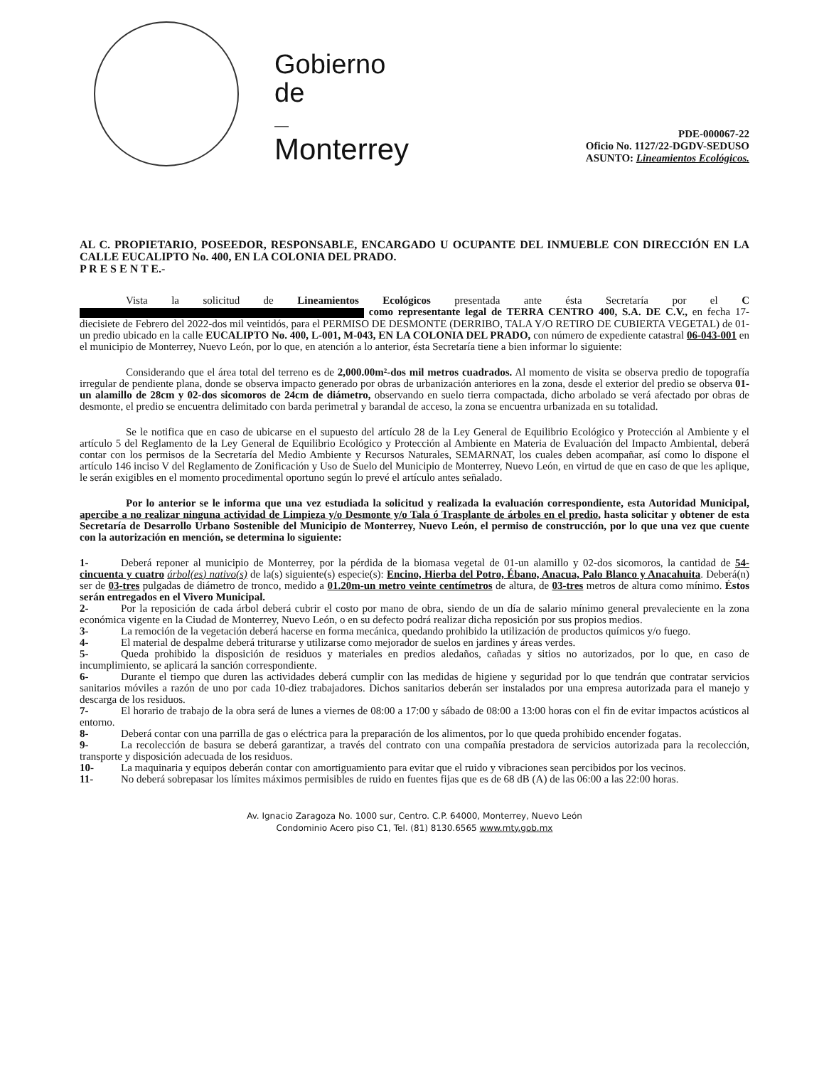Gobierno
de
—
Monterrey
PDE-000067-22
Oficio No. 1127/22-DGDV-SEDUSO
ASUNTO: Lineamientos Ecológicos.
AL C. PROPIETARIO, POSEEDOR, RESPONSABLE, ENCARGADO U OCUPANTE DEL INMUEBLE CON DIRECCIÓN EN LA CALLE EUCALIPTO No. 400, EN LA COLONIA DEL PRADO.
P R E S E N T E.-
Vista la solicitud de Lineamientos Ecológicos presentada ante ésta Secretaría por el C como representante legal de TERRA CENTRO 400, S.A. DE C.V., en fecha 17-diecisiete de Febrero del 2022-dos mil veintidós, para el PERMISO DE DESMONTE (DERRIBO, TALA Y/O RETIRO DE CUBIERTA VEGETAL) de 01-un predio ubicado en la calle EUCALIPTO No. 400, L-001, M-043, EN LA COLONIA DEL PRADO, con número de expediente catastral 06-043-001 en el municipio de Monterrey, Nuevo León, por lo que, en atención a lo anterior, ésta Secretaría tiene a bien informar lo siguiente:
Considerando que el área total del terreno es de 2,000.00m²-dos mil metros cuadrados. Al momento de visita se observa predio de topografía irregular de pendiente plana, donde se observa impacto generado por obras de urbanización anteriores en la zona, desde el exterior del predio se observa 01-un alamillo de 28cm y 02-dos sicomoros de 24cm de diámetro, observando en suelo tierra compactada, dicho arbolado se verá afectado por obras de desmonte, el predio se encuentra delimitado con barda perimetral y barandal de acceso, la zona se encuentra urbanizada en su totalidad.
Se le notifica que en caso de ubicarse en el supuesto del artículo 28 de la Ley General de Equilibrio Ecológico y Protección al Ambiente y el artículo 5 del Reglamento de la Ley General de Equilibrio Ecológico y Protección al Ambiente en Materia de Evaluación del Impacto Ambiental, deberá contar con los permisos de la Secretaría del Medio Ambiente y Recursos Naturales, SEMARNAT, los cuales deben acompañar, así como lo dispone el artículo 146 inciso V del Reglamento de Zonificación y Uso de Suelo del Municipio de Monterrey, Nuevo León, en virtud de que en caso de que les aplique, le serán exigibles en el momento procedimental oportuno según lo prevé el artículo antes señalado.
Por lo anterior se le informa que una vez estudiada la solicitud y realizada la evaluación correspondiente, esta Autoridad Municipal, apercibe a no realizar ninguna actividad de Limpieza y/o Desmonte y/o Tala ó Trasplante de árboles en el predio, hasta solicitar y obtener de esta Secretaría de Desarrollo Urbano Sostenible del Municipio de Monterrey, Nuevo León, el permiso de construcción, por lo que una vez que cuente con la autorización en mención, se determina lo siguiente:
1- Deberá reponer al municipio de Monterrey, por la pérdida de la biomasa vegetal de 01-un alamillo y 02-dos sicomoros, la cantidad de 54-cincuenta y cuatro árbol(es) nativo(s) de la(s) siguiente(s) especie(s): Encino, Hierba del Potro, Ébano, Anacua, Palo Blanco y Anacahuita. Deberá(n) ser de 03-tres pulgadas de diámetro de tronco, medido a 01.20m-un metro veinte centímetros de altura, de 03-tres metros de altura como mínimo. Éstos serán entregados en el Vivero Municipal.
2- Por la reposición de cada árbol deberá cubrir el costo por mano de obra, siendo de un día de salario mínimo general prevaleciente en la zona económica vigente en la Ciudad de Monterrey, Nuevo León, o en su defecto podrá realizar dicha reposición por sus propios medios.
3- La remoción de la vegetación deberá hacerse en forma mecánica, quedando prohibido la utilización de productos químicos y/o fuego.
4- El material de despalme deberá triturarse y utilizarse como mejorador de suelos en jardines y áreas verdes.
5- Queda prohibido la disposición de residuos y materiales en predios aledaños, cañadas y sitios no autorizados, por lo que, en caso de incumplimiento, se aplicará la sanción correspondiente.
6- Durante el tiempo que duren las actividades deberá cumplir con las medidas de higiene y seguridad por lo que tendrán que contratar servicios sanitarios móviles a razón de uno por cada 10-diez trabajadores. Dichos sanitarios deberán ser instalados por una empresa autorizada para el manejo y descarga de los residuos.
7- El horario de trabajo de la obra será de lunes a viernes de 08:00 a 17:00 y sábado de 08:00 a 13:00 horas con el fin de evitar impactos acústicos al entorno.
8- Deberá contar con una parrilla de gas o eléctrica para la preparación de los alimentos, por lo que queda prohibido encender fogatas.
9- La recolección de basura se deberá garantizar, a través del contrato con una compañía prestadora de servicios autorizada para la recolección, transporte y disposición adecuada de los residuos.
10- La maquinaria y equipos deberán contar con amortiguamiento para evitar que el ruido y vibraciones sean percibidos por los vecinos.
11- No deberá sobrepasar los límites máximos permisibles de ruido en fuentes fijas que es de 68 dB (A) de las 06:00 a las 22:00 horas.
Av. Ignacio Zaragoza No. 1000 sur, Centro. C.P. 64000, Monterrey, Nuevo León
Condominio Acero piso C1, Tel. (81) 8130.6565 www.mty.gob.mx